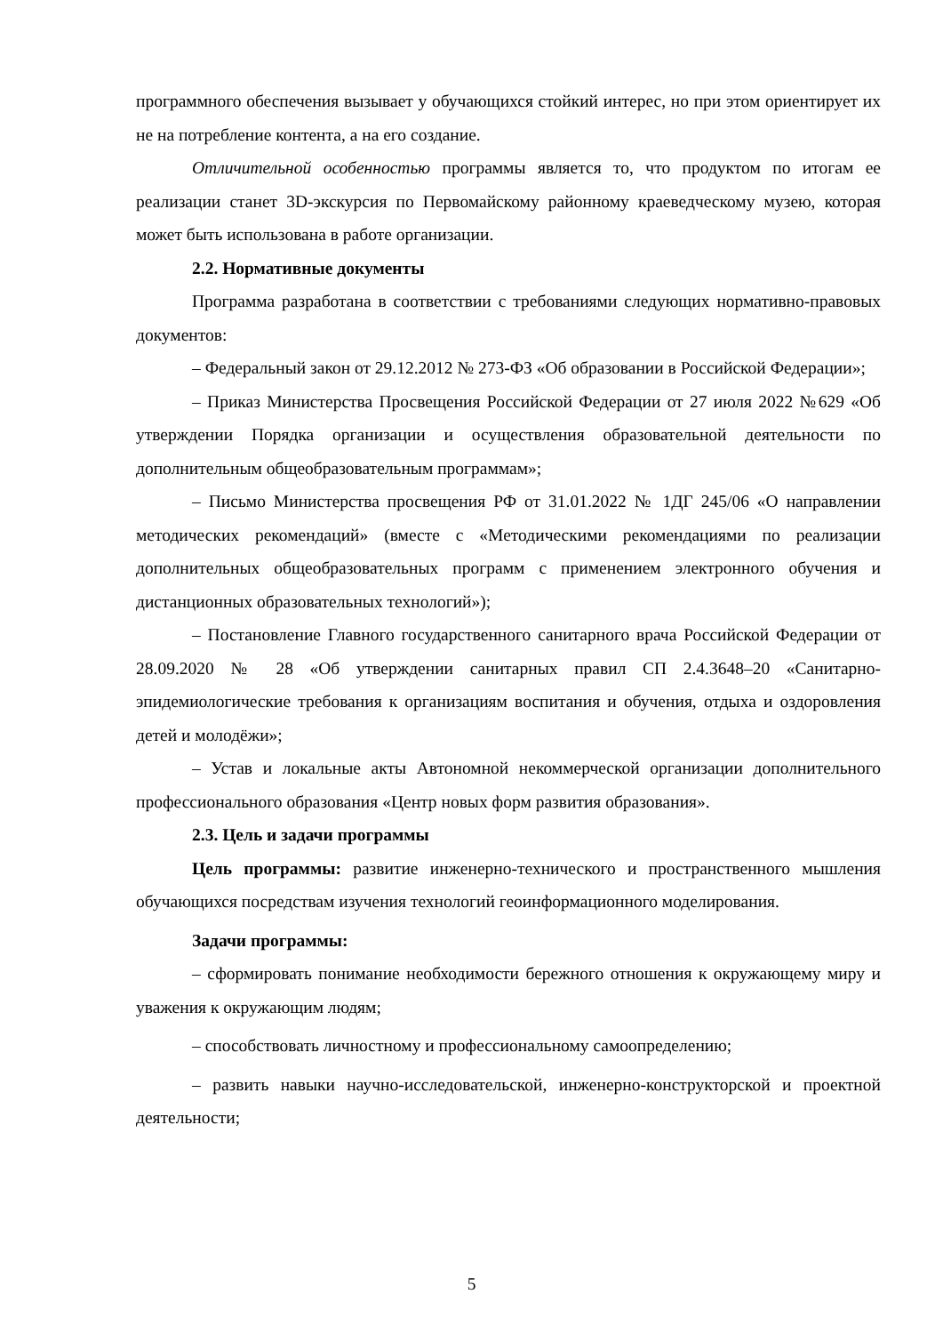программного обеспечения вызывает у обучающихся стойкий интерес, но при этом ориентирует их не на потребление контента, а на его создание.
Отличительной особенностью программы является то, что продуктом по итогам ее реализации станет 3D-экскурсия по Первомайскому районному краеведческому музею, которая может быть использована в работе организации.
2.2. Нормативные документы
Программа разработана в соответствии с требованиями следующих нормативно-правовых документов:
– Федеральный закон от 29.12.2012 № 273-ФЗ «Об образовании в Российской Федерации»;
– Приказ Министерства Просвещения Российской Федерации от 27 июля 2022 №629 «Об утверждении Порядка организации и осуществления образовательной деятельности по дополнительным общеобразовательным программам»;
– Письмо Министерства просвещения РФ от 31.01.2022 № 1ДГ 245/06 «О направлении методических рекомендаций» (вместе с «Методическими рекомендациями по реализации дополнительных общеобразовательных программ с применением электронного обучения и дистанционных образовательных технологий»);
– Постановление Главного государственного санитарного врача Российской Федерации от 28.09.2020 № 28 «Об утверждении санитарных правил СП 2.4.3648–20 «Санитарно-эпидемиологические требования к организациям воспитания и обучения, отдыха и оздоровления детей и молодёжи»;
– Устав и локальные акты Автономной некоммерческой организации дополнительного профессионального образования «Центр новых форм развития образования».
2.3. Цель и задачи программы
Цель программы: развитие инженерно-технического и пространственного мышления обучающихся посредствам изучения технологий геоинформационного моделирования.
Задачи программы:
– сформировать понимание необходимости бережного отношения к окружающему миру и уважения к окружающим людям;
– способствовать личностному и профессиональному самоопределению;
– развить навыки научно-исследовательской, инженерно-конструкторской и проектной деятельности;
5